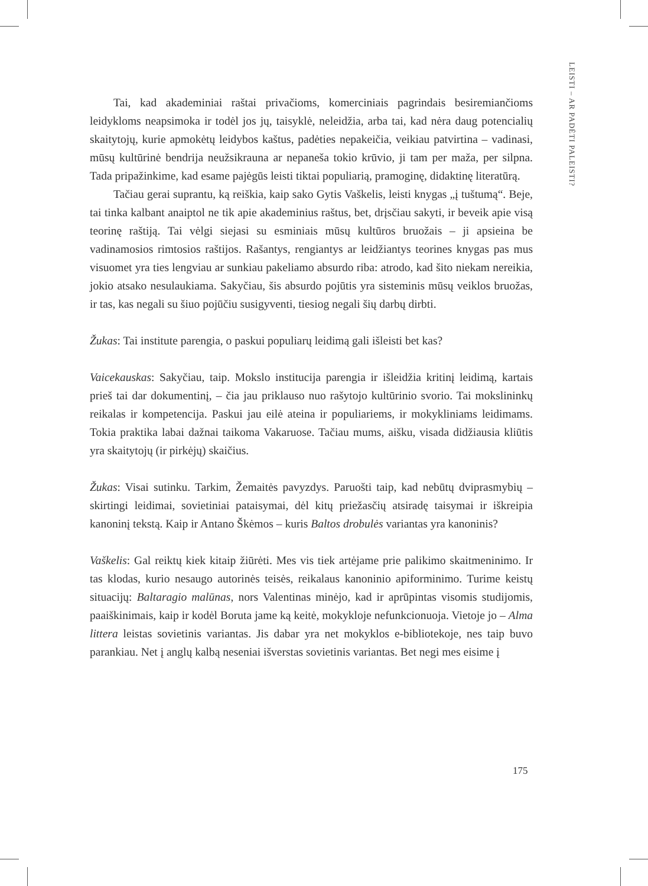LEISTI – AR PADĖTI PALEISTI?
Tai, kad akademiniai raštai privačioms, komerciniais pagrindais besiremiančioms leidykloms neapsimoka ir todėl jos jų, taisyklė, neleidžia, arba tai, kad nėra daug potencialių skaitytojų, kurie apmokėtų leidybos kaštus, padėties nepakeičia, veikiau patvirtina – vadinasi, mūsų kultūrinė bendrija neužsikrauna ar nepaneša tokio krūvio, ji tam per maža, per silpna. Tada pripažinkime, kad esame pajėgūs leisti tiktai populiarią, pramoginę, didaktinę literatūrą.
Tačiau gerai suprantu, ką reiškia, kaip sako Gytis Vaškelis, leisti knygas „į tuštumą“. Beje, tai tinka kalbant anaiptol ne tik apie akademinius raštus, bet, drįsčiau sakyti, ir beveik apie visą teorinę raštiją. Tai vėlgi siejasi su esminiais mūsų kultūros bruožais – ji apsieina be vadinamosios rimtosios raštijos. Rašantys, rengiantys ar leidžiantys teorines knygas pas mus visuomet yra ties lengviau ar sunkiau pakeliamo absurdo riba: atrodo, kad šito niekam nereikia, jokio atsako nesulaukiama. Sakyčiau, šis absurdo pojūtis yra sisteminis mūsų veiklos bruožas, ir tas, kas negali su šiuo pojūčiu susigyventi, tiesiog negali šių darbų dirbti.
Žukas: Tai institute parengia, o paskui populiarų leidimą gali išleisti bet kas?
Vaicekauskas: Sakyčiau, taip. Mokslo institucija parengia ir išleidžia kritinį leidimą, kartais prieš tai dar dokumentinį, – čia jau priklauso nuo rašytojo kultūrinio svorio. Tai mokslininkų reikalas ir kompetencija. Paskui jau eilė ateina ir populiariems, ir mokykliniams leidimams. Tokia praktika labai dažnai taikoma Vakaruose. Tačiau mums, aišku, visada didžiausia kliūtis yra skaitytojų (ir pirkėjų) skaičius.
Žukas: Visai sutinku. Tarkim, Žemaitės pavyzdys. Paruošti taip, kad nebūtų dviprasmybių – skirtingi leidimai, sovietiniai pataisymai, dėl kitų priežasčių atsiradę taisymai ir iškreipia kanoninį tekstą. Kaip ir Antano Škėmos – kuris Baltos drobulės variantas yra kanoninis?
Vaškelis: Gal reiktų kiek kitaip žiūrėti. Mes vis tiek artėjame prie palikimo skaitmeninimo. Ir tas klodas, kurio nesaugo autorinės teisės, reikalaus kanoninio apiforminimo. Turime keistų situacijų: Baltaragio malūnas, nors Valentinas minėjo, kad ir aprūpintas visomis studijomis, paaiškinimais, kaip ir kodėl Boruta jame ką keitė, mokykloje nefunkcionuoja. Vietoje jo – Alma littera leistas sovietinis variantas. Jis dabar yra net mokyklos e-bibliotekoje, nes taip buvo parankiau. Net į anglų kalbą neseniai išverstas sovietinis variantas. Bet negi mes eisime į
175